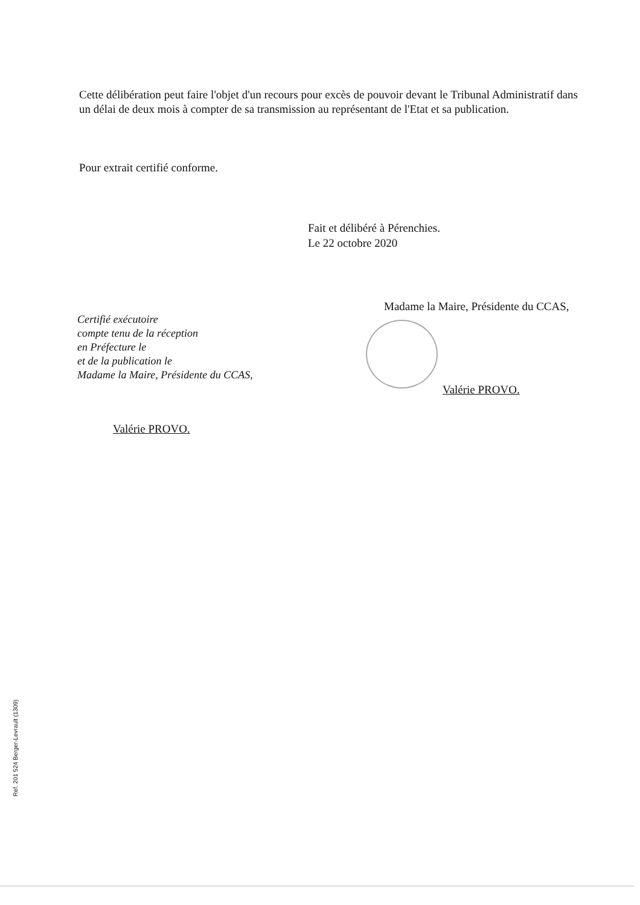Cette délibération peut faire l'objet d'un recours pour excès de pouvoir devant le Tribunal Administratif dans un délai de deux mois à compter de sa transmission au représentant de l'Etat et sa publication.
Pour extrait certifié conforme.
Fait et délibéré à Pérenchies.
Le 22 octobre 2020
Madame la Maire, Présidente du CCAS,
Certifié exécutoire
compte tenu de la réception
en Préfecture le
et de la publication le
Madame la Maire, Présidente du CCAS,
Valérie PROVO.
Valérie PROVO.
Ref. 201 524 Berger-Levrault (1309)